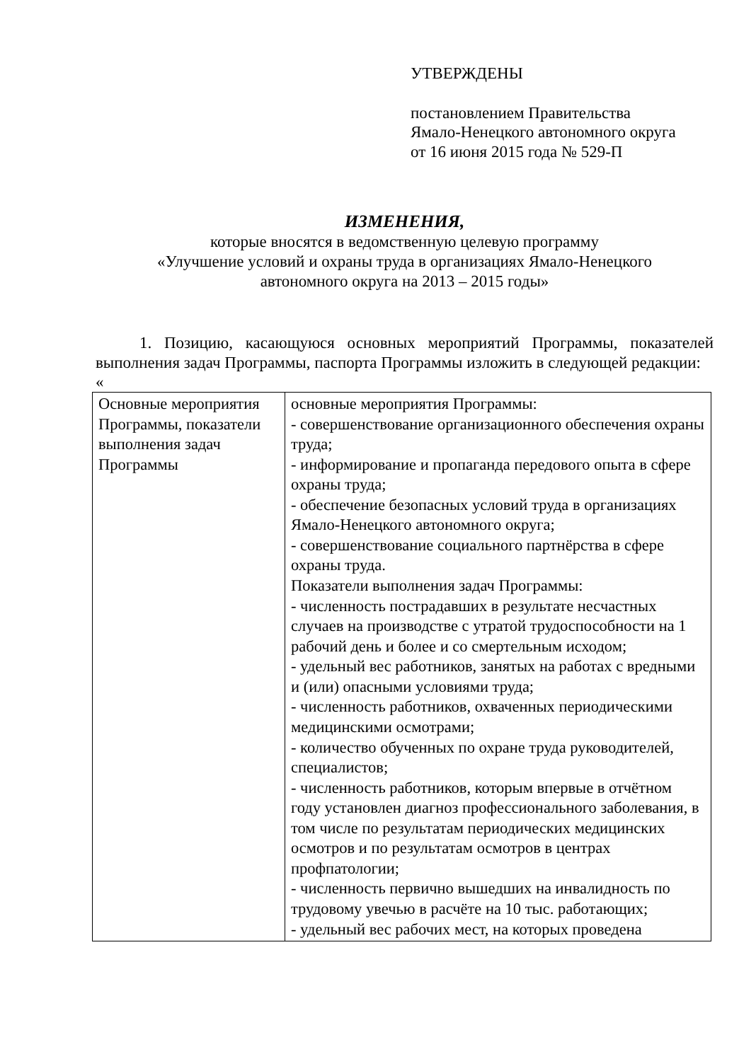УТВЕРЖДЕНЫ
постановлением Правительства
Ямало-Ненецкого автономного округа
от 16 июня 2015 года № 529-П
ИЗМЕНЕНИЯ,
которые вносятся в ведомственную целевую программу
«Улучшение условий и охраны труда в организациях Ямало-Ненецкого
автономного округа на 2013 – 2015 годы»
1. Позицию, касающуюся основных мероприятий Программы, показателей выполнения задач Программы, паспорта Программы изложить в следующей редакции:
«
| Основные мероприятия Программы, показатели выполнения задач Программы | основные мероприятия Программы: - совершенствование организационного обеспечения охраны труда; - информирование и пропаганда передового опыта в сфере охраны труда; - обеспечение безопасных условий труда в организациях Ямало-Ненецкого автономного округа; - совершенствование социального партнёрства в сфере охраны труда. Показатели выполнения задач Программы: - численность пострадавших в результате несчастных случаев на производстве с утратой трудоспособности на 1 рабочий день и более и со смертельным исходом; - удельный вес работников, занятых на работах с вредными и (или) опасными условиями труда; - численность работников, охваченных периодическими медицинскими осмотрами; - количество обученных по охране труда руководителей, специалистов; - численность работников, которым впервые в отчётном году установлен диагноз профессионального заболевания, в том числе по результатам периодических медицинских осмотров и по результатам осмотров в центрах профпатологии; - численность первично вышедших на инвалидность по трудовому увечью в расчёте на 10 тыс. работающих; - удельный вес рабочих мест, на которых проведена |